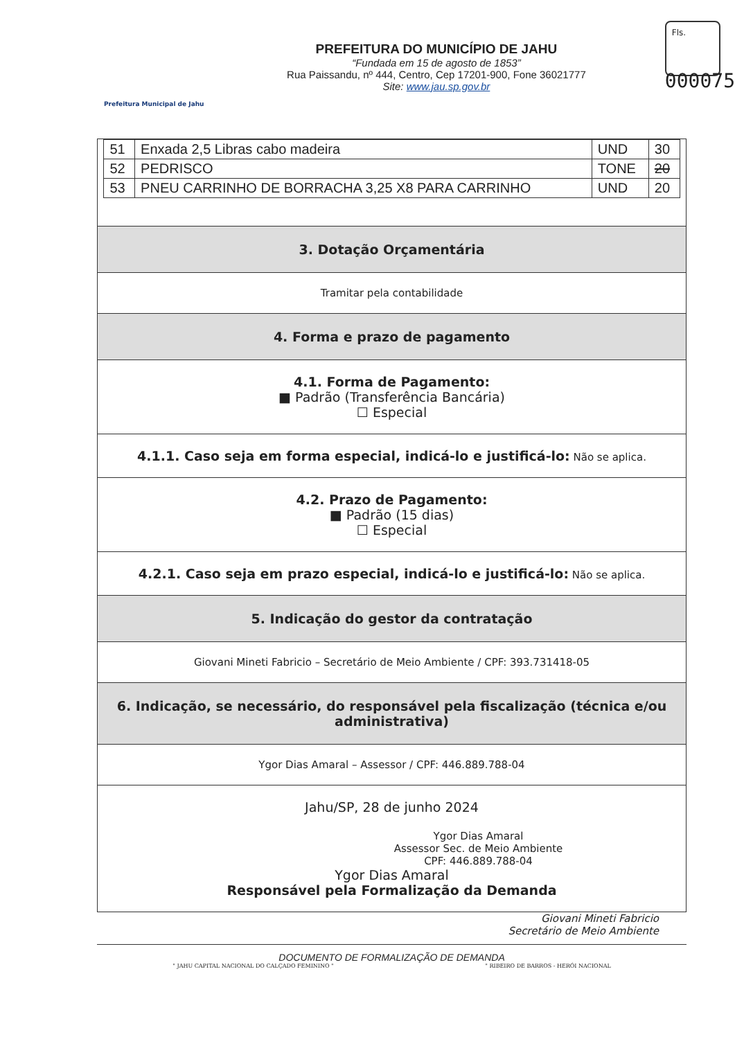Prefeitura Municipal de Jahu
PREFEITURA DO MUNICÍPIO DE JAHU
“Fundada em 15 de agosto de 1853”
Rua Paissandu, nº 444, Centro, Cep 17201-900, Fone 36021777
Site: www.jau.sp.gov.br
Fls.
000075
| 51 | Enxada 2,5 Libras cabo madeira | UND | 30 |
| 52 | PEDRISCO | TONE | 20 |
| 53 | PNEU CARRINHO DE BORRACHA 3,25 X8 PARA CARRINHO | UND | 20 |
3. Dotação Orçamentária
Tramitar pela contabilidade
4. Forma e prazo de pagamento
4.1. Forma de Pagamento:
■ Padrão (Transferência Bancária)
☐ Especial
4.1.1. Caso seja em forma especial, indicá-lo e justificá-lo: Não se aplica.
4.2. Prazo de Pagamento:
■ Padrão (15 dias)
☐ Especial
4.2.1. Caso seja em prazo especial, indicá-lo e justificá-lo: Não se aplica.
5. Indicação do gestor da contratação
Giovani Mineti Fabricio – Secretário de Meio Ambiente / CPF: 393.731418-05
6. Indicação, se necessário, do responsável pela fiscalização (técnica e/ou administrativa)
Ygor Dias Amaral – Assessor / CPF: 446.889.788-04
Jahu/SP, 28 de junho 2024
Ygor Dias Amaral
Assessor Sec. de Meio Ambiente
CPF: 446.889.788-04
Ygor Dias Amaral
Responsável pela Formalização da Demanda
Giovani Mineti Fabricio
Secretário de Meio Ambiente
DOCUMENTO DE FORMALIZAÇÃO DE DEMANDA
" JAHU CAPITAL NACIONAL DO CALÇADO FEMININO " " RIBEIRO DE BARROS - HERÓI NACIONAL